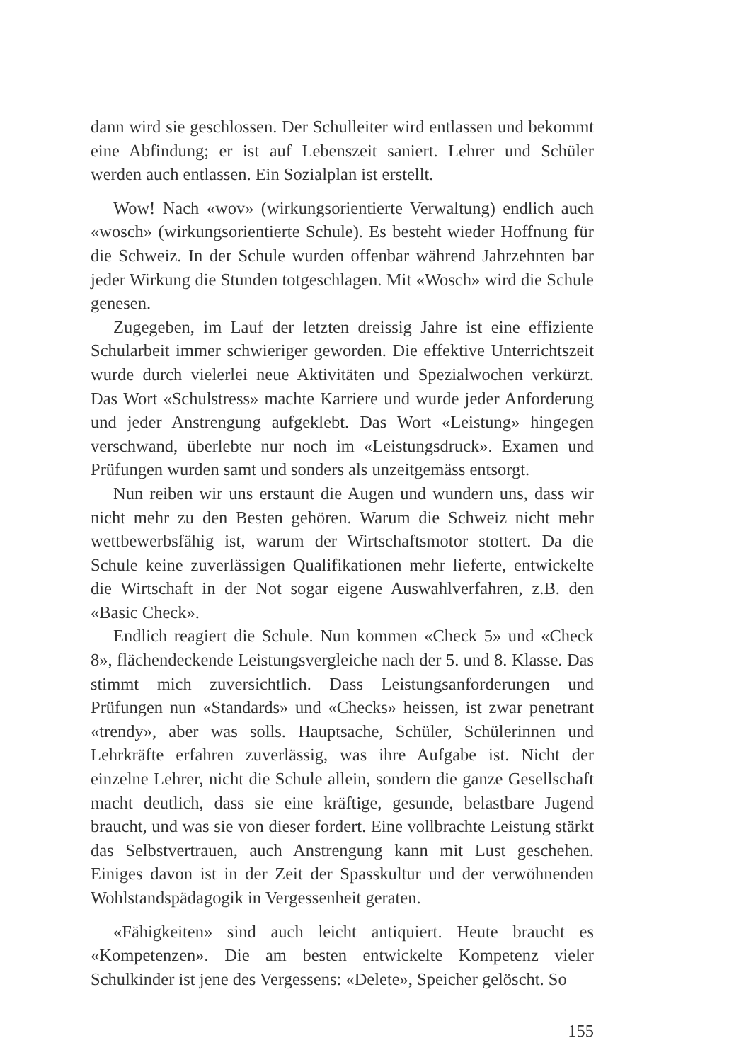dann wird sie geschlossen. Der Schulleiter wird entlassen und bekommt eine Abfindung; er ist auf Lebenszeit saniert. Lehrer und Schüler werden auch entlassen. Ein Sozialplan ist erstellt.
Wow! Nach «wov» (wirkungsorientierte Verwaltung) endlich auch «wosch» (wirkungsorientierte Schule). Es besteht wieder Hoffnung für die Schweiz. In der Schule wurden offenbar während Jahrzehnten bar jeder Wirkung die Stunden totgeschlagen. Mit «Wosch» wird die Schule genesen.
Zugegeben, im Lauf der letzten dreissig Jahre ist eine effiziente Schularbeit immer schwieriger geworden. Die effektive Unterrichtszeit wurde durch vielerlei neue Aktivitäten und Spezialwochen verkürzt. Das Wort «Schulstress» machte Karriere und wurde jeder Anforderung und jeder Anstrengung aufgeklebt. Das Wort «Leistung» hingegen verschwand, überlebte nur noch im «Leistungsdruck». Examen und Prüfungen wurden samt und sonders als unzeitgemäss entsorgt.
Nun reiben wir uns erstaunt die Augen und wundern uns, dass wir nicht mehr zu den Besten gehören. Warum die Schweiz nicht mehr wettbewerbsfähig ist, warum der Wirtschaftsmotor stottert. Da die Schule keine zuverlässigen Qualifikationen mehr lieferte, entwickelte die Wirtschaft in der Not sogar eigene Auswahlverfahren, z.B. den «Basic Check».
Endlich reagiert die Schule. Nun kommen «Check 5» und «Check 8», flächendeckende Leistungsvergleiche nach der 5. und 8. Klasse. Das stimmt mich zuversichtlich. Dass Leistungsanforderungen und Prüfungen nun «Standards» und «Checks» heissen, ist zwar penetrant «trendy», aber was solls. Hauptsache, Schüler, Schülerinnen und Lehrkräfte erfahren zuverlässig, was ihre Aufgabe ist. Nicht der einzelne Lehrer, nicht die Schule allein, sondern die ganze Gesellschaft macht deutlich, dass sie eine kräftige, gesunde, belastbare Jugend braucht, und was sie von dieser fordert. Eine vollbrachte Leistung stärkt das Selbstvertrauen, auch Anstrengung kann mit Lust geschehen. Einiges davon ist in der Zeit der Spasskultur und der verwöhnenden Wohlstandspädagogik in Vergessenheit geraten.
«Fähigkeiten» sind auch leicht antiquiert. Heute braucht es «Kompetenzen». Die am besten entwickelte Kompetenz vieler Schulkinder ist jene des Vergessens: «Delete», Speicher gelöscht. So
155